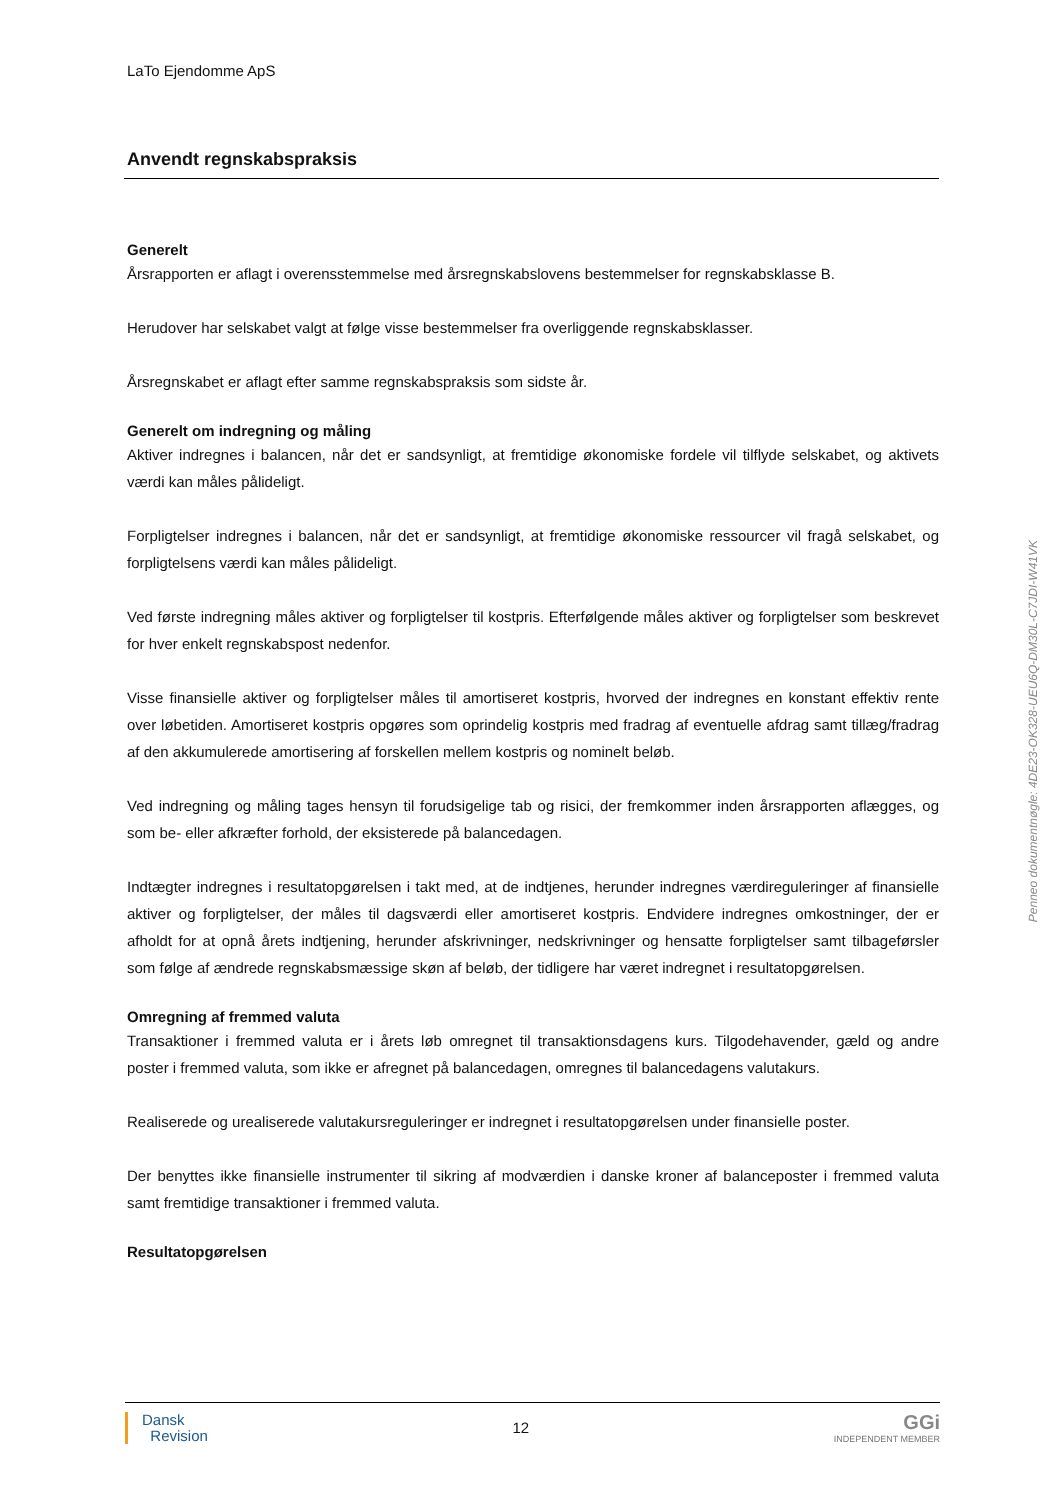LaTo Ejendomme ApS
Anvendt regnskabspraksis
Generelt
Årsrapporten er aflagt i overensstemmelse med årsregnskabslovens bestemmelser for regnskabsklasse B.
Herudover har selskabet valgt at følge visse bestemmelser fra overliggende regnskabsklasser.
Årsregnskabet er aflagt efter samme regnskabspraksis som sidste år.
Generelt om indregning og måling
Aktiver indregnes i balancen, når det er sandsynligt, at fremtidige økonomiske fordele vil tilflyde selskabet, og aktivets værdi kan måles pålideligt.
Forpligtelser indregnes i balancen, når det er sandsynligt, at fremtidige økonomiske ressourcer vil fragå selskabet, og forpligtelsens værdi kan måles pålideligt.
Ved første indregning måles aktiver og forpligtelser til kostpris. Efterfølgende måles aktiver og forpligtelser som beskrevet for hver enkelt regnskabspost nedenfor.
Visse finansielle aktiver og forpligtelser måles til amortiseret kostpris, hvorved der indregnes en konstant effektiv rente over løbetiden. Amortiseret kostpris opgøres som oprindelig kostpris med fradrag af eventuelle afdrag samt tillæg/fradrag af den akkumulerede amortisering af forskellen mellem kostpris og nominelt beløb.
Ved indregning og måling tages hensyn til forudsigelige tab og risici, der fremkommer inden årsrapporten aflægges, og som be- eller afkræfter forhold, der eksisterede på balancedagen.
Indtægter indregnes i resultatopgørelsen i takt med, at de indtjenes, herunder indregnes værdireguleringer af finansielle aktiver og forpligtelser, der måles til dagsværdi eller amortiseret kostpris. Endvidere indregnes omkostninger, der er afholdt for at opnå årets indtjening, herunder afskrivninger, nedskrivninger og hensatte forpligtelser samt tilbageførsler som følge af ændrede regnskabsmæssige skøn af beløb, der tidligere har været indregnet i resultatopgørelsen.
Omregning af fremmed valuta
Transaktioner i fremmed valuta er i årets løb omregnet til transaktionsdagens kurs. Tilgodehavender, gæld og andre poster i fremmed valuta, som ikke er afregnet på balancedagen, omregnes til balancedagens valutakurs.
Realiserede og urealiserede valutakursreguleringer er indregnet i resultatopgørelsen under finansielle poster.
Der benyttes ikke finansielle instrumenter til sikring af modværdien i danske kroner af balanceposter i fremmed valuta samt fremtidige transaktioner i fremmed valuta.
Resultatopgørelsen
Penneo dokumentnøgle: 4DE23-OK328-UEU6Q-DM30L-C7JDI-W41VK
Dansk
Revision
12
GGi
INDEPENDENT MEMBER